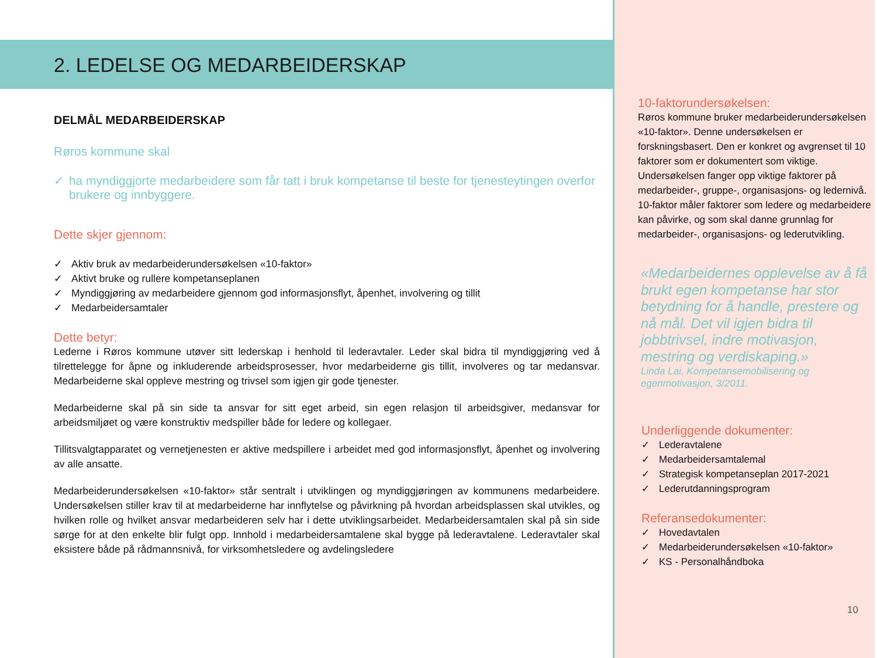2. LEDELSE OG MEDARBEIDERSKAP
DELMÅL MEDARBEIDERSKAP
Røros kommune skal
✓ ha myndiggjorte medarbeidere som får tatt i bruk kompetanse til beste for tjenesteytingen overfor brukere og innbyggere.
Dette skjer gjennom:
✓ Aktiv bruk av medarbeiderundersøkelsen «10-faktor»
✓ Aktivt bruke og rullere kompetanseplanen
✓ Myndiggjøring av medarbeidere gjennom god informasjonsflyt, åpenhet, involvering og tillit
✓ Medarbeidersamtaler
Dette betyr:
Lederne i Røros kommune utøver sitt lederskap i henhold til lederavtaler. Leder skal bidra til myndiggjøring ved å tilrettelegge for åpne og inkluderende arbeidsprosesser, hvor medarbeiderne gis tillit, involveres og tar medansvar. Medarbeiderne skal oppleve mestring og trivsel som igjen gir gode tjenester.
Medarbeiderne skal på sin side ta ansvar for sitt eget arbeid, sin egen relasjon til arbeidsgiver, medansvar for arbeidsmiljøet og være konstruktiv medspiller både for ledere og kollegaer.
Tillitsvalgtapparatet og vernetjenesten er aktive medspillere i arbeidet med god informasjonsflyt, åpenhet og involvering av alle ansatte.
Medarbeiderundersøkelsen «10-faktor» står sentralt i utviklingen og myndiggjøringen av kommunens medarbeidere. Undersøkelsen stiller krav til at medarbeiderne har innflytelse og påvirkning på hvordan arbeidsplassen skal utvikles, og hvilken rolle og hvilket ansvar medarbeideren selv har i dette utviklingsarbeidet. Medarbeidersamtalen skal på sin side sørge for at den enkelte blir fulgt opp. Innhold i medarbeidersamtalene skal bygge på lederavtalene. Lederavtaler skal eksistere både på rådmannsnivå, for virksomhetsledere og avdelingsledere
10-faktorundersøkelsen:
Røros kommune bruker medarbeiderundersøkelsen «10-faktor». Denne undersøkelsen er forskningsbasert. Den er konkret og avgrenset til 10 faktorer som er dokumentert som viktige. Undersøkelsen fanger opp viktige faktorer på medarbeider-, gruppe-, organisasjons- og ledernivå. 10-faktor måler faktorer som ledere og medarbeidere kan påvirke, og som skal danne grunnlag for medarbeider-, organisasjons- og lederutvikling.
«Medarbeidernes opplevelse av å få brukt egen kompetanse har stor betydning for å handle, prestere og nå mål. Det vil igjen bidra til jobbtrivsel, indre motivasjon, mestring og verdiskaping.»
Linda Lai, Kompetansemobilisering og egenmotivasjon, 3/2011.
Underliggende dokumenter:
✓ Lederavtalene
✓ Medarbeidersamtalemal
✓ Strategisk kompetanseplan 2017-2021
✓ Lederutdanningsprogram
Referansedokumenter:
✓ Hovedavtalen
✓ Medarbeiderundersøkelsen «10-faktor»
✓ KS - Personalhåndboka
10